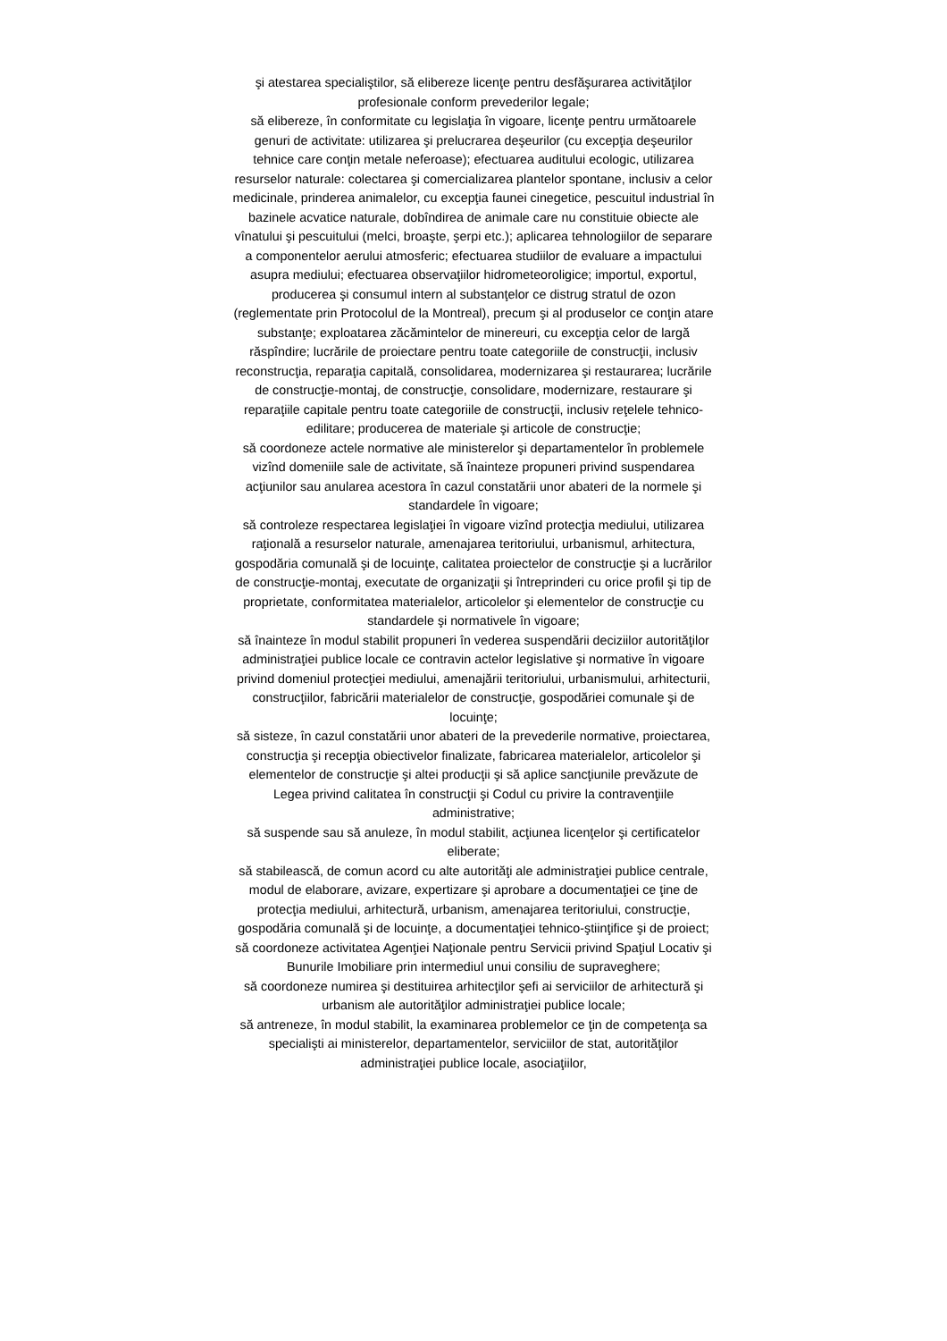şi atestarea specialiştilor, să elibereze licenţe pentru desfăşurarea activităţilor profesionale conform prevederilor legale;
să elibereze, în conformitate cu legislaţia în vigoare, licenţe pentru următoarele genuri de activitate: utilizarea şi prelucrarea deşeurilor (cu excepţia deşeurilor tehnice care conţin metale neferoase); efectuarea auditului ecologic, utilizarea resurselor naturale: colectarea şi comercializarea plantelor spontane, inclusiv a celor medicinale, prinderea animalelor, cu excepţia faunei cinegetice, pescuitul industrial în bazinele acvatice naturale, dobîndirea de animale care nu constituie obiecte ale vînatului şi pescuitului (melci, broaşte, şerpi etc.); aplicarea tehnologiilor de separare a componentelor aerului atmosferic; efectuarea studiilor de evaluare a impactului asupra mediului; efectuarea observaţiilor hidrometeoroligice; importul, exportul, producerea şi consumul intern al substanţelor ce distrug stratul de ozon (reglementate prin Protocolul de la Montreal), precum şi al produselor ce conţin atare substanţe; exploatarea zăcămintelor de minereuri, cu excepţia celor de largă răspîndire; lucrările de proiectare pentru toate categoriile de construcţii, inclusiv reconstrucţia, reparaţia capitală, consolidarea, modernizarea şi restaurarea; lucrările de construcţie-montaj, de construcţie, consolidare, modernizare, restaurare şi reparaţiile capitale pentru toate categoriile de construcţii, inclusiv reţelele tehnico-edilitare; producerea de materiale şi articole de construcţie;
să coordoneze actele normative ale ministerelor şi departamentelor în problemele vizînd domeniile sale de activitate, să înainteze propuneri privind suspendarea acţiunilor sau anularea acestora în cazul constatării unor abateri de la normele şi standardele în vigoare;
să controleze respectarea legislaţiei în vigoare vizînd protecţia mediului, utilizarea raţională a resurselor naturale, amenajarea teritoriului, urbanismul, arhitectura, gospodăria comunală şi de locuinţe, calitatea proiectelor de construcţie şi a lucrărilor de construcţie-montaj, executate de organizaţii şi întreprinderi cu orice profil şi tip de proprietate, conformitatea materialelor, articolelor şi elementelor de construcţie cu standardele şi normativele în vigoare;
să înainteze în modul stabilit propuneri în vederea suspendării deciziilor autorităţilor administraţiei publice locale ce contravin actelor legislative şi normative în vigoare privind domeniul protecţiei mediului, amenajării teritoriului, urbanismului, arhitecturii, construcţiilor, fabricării materialelor de construcţie, gospodăriei comunale şi de locuinţe;
să sisteze, în cazul constatării unor abateri de la prevederile normative, proiectarea, construcţia şi recepţia obiectivelor finalizate, fabricarea materialelor, articolelor şi elementelor de construcţie şi altei producţii şi să aplice sancţiunile prevăzute de Legea privind calitatea în construcţii şi Codul cu privire la contravenţiile administrative;
să suspende sau să anuleze, în modul stabilit, acţiunea licenţelor şi certificatelor eliberate;
să stabilească, de comun acord cu alte autorităţi ale administraţiei publice centrale, modul de elaborare, avizare, expertizare şi aprobare a documentaţiei ce ţine de protecţia mediului, arhitectură, urbanism, amenajarea teritoriului, construcţie, gospodăria comunală şi de locuinţe, a documentaţiei tehnico-ştiinţifice şi de proiect;
să coordoneze activitatea Agenţiei Naţionale pentru Servicii privind Spaţiul Locativ şi Bunurile Imobiliare prin intermediul unui consiliu de supraveghere;
să coordoneze numirea şi destituirea arhitecţilor şefi ai serviciilor de arhitectură şi urbanism ale autorităţilor administraţiei publice locale;
să antreneze, în modul stabilit, la examinarea problemelor ce ţin de competenţa sa specialişti ai ministerelor, departamentelor, serviciilor de stat, autorităţilor administraţiei publice locale, asociaţiilor,